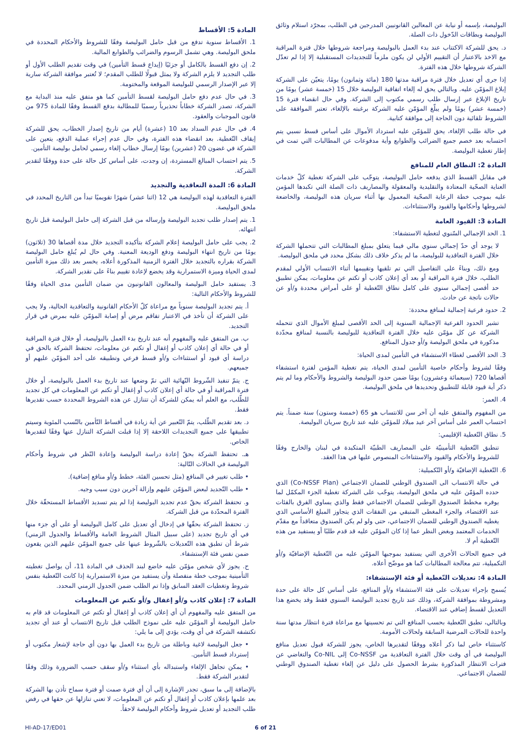البوليصة، بإسمه أو نيابة عن المعالين القانونيين المدرجين في الطلب، بمجرّد استلام وثائق البوليصة وبطاقات الدّخول ذات الصلة.
د. يحق للشركة الاكتتاب عند بدء العمل بالبوليصة ومراجعة شروطها خلال فترة المراقبة مع الاخذ بالاعتبار أن التقييم الأولي لن يكون ملزماً للتجديدات المستقبلية إلا إذا لم تعدّل الشركة شروطها خلال هذه الفترة.
إذا جرى أي تعديل خلال فترة مراقبة مدتها 180 (مائة وثمانون) يومًا، يتعيّن على الشركة إبلاغ المؤمّن عليه. وبالتالي يحق له إلغاء اتفاقية البوليصة خلال 15 (خمسة عشر) يومًا من تاريخ الإبلاغ عبر إرسال طلب رسمي مكتوب إلى الشركة. وفي حال انقضاء فترة 15 (خمسة عشر) يومًا ولم يبلّغ المؤمّن عليه الشركة برغبته بالإلغاء، تعتبر الموافقة على الشروط تلقائية دون الحاجة إلى موافقة كتابية.
في حالة طلب الإلغاء، يحق للمؤمّن عليه استرداد الأموال على أساس قسط نسبي يتم احتسابه بعد خصم جميع الضرائب والطوابع وأية مدفوعات عن المطالبات التي تمت في إطار تغطية البوليصة.
المادة 2: النطاق العام للمنافع
في مقابل القسط الذي يدفعه حامل البوليصة، يتوجّب على الشركة تغطية كلّ خدمات العناية الصحّية المعتادة والتقليدية والمعقولة والمصاريف ذات الصلة التي تكبدها المؤمن عليه بموجب خطة الرعاية الصحّية المعمول بها أثناء سريان هذه البوليصة، والخاضعة لشروطها وأحكامها والقيود والاستثناءات.
المادة 3: القيود العامة
1. الحد الإجمالي السّنوي لتغطية الاستشفاء:
لا يوجد أي حدّ إجمالي سنوي مالي فيما يتعلق بمبلغ المطالبات التي تتحملها الشركة خلال الفترة التعاقدية للبوليصة، ما لم يذكر خلاف ذلك بشكل محدد في ملحق البوليصة.
ومع ذلك، وبناءً على التفاصيل التي تم تلقيها وتقييمها أثناء الانتساب الأولي لمقدم الطلب، خلال فترة المراقبة أو بعد أي إعلان كاذب أو تكتم عن معلومات، يمكن تطبيق حد أقصى إجمالي سنوي على كامل نطاق التّغطية أو على أمراض محددة و/أو عن حالات ناتجة عن حادث.
2. حدود فرعية إجمالية لمنافع محددة:
تشير الحدود الفرعية الإجمالية السنوية إلى الحد الأقصى لمبلغ الأموال الذي تتحمله الشركة عن كل مؤمّن عليه خلال الفترة التعاقدية للبوليصة بالنسبة لمنافع محدّدة مذكورة في ملحق البوليصة و/أو جدول المنافع.
3. الحد الأقصى لغطاء الاستشفاء في التأمين لمدى الحياة:
وفقًا لشروط وأحكام خاصية التأمين لمدى الحياة، يتم تغطية المؤمن لفترة استشفاء أقصاها 720 (سبعمائة وعشرون) يومًا ضمن حدود البوليصة والشروط والأحكام وما لم يتم ذكر أية قيود قابلة للتطبيق وتحديدها في ملحق البوليصة.
4. العمر:
من المفهوم والمتفق عليه أن آخر سن للانتساب هو 65 (خمسة وستون) سنة ضمناً. يتم احتساب العمر على أساس آخر عيد ميلاد للمؤمّن عليه عند تاريخ سريان البوليصة.
5. نطاق التّغطية الإقليمي:
تنطبق التّغطية التأمينيّة على المصاريف الطبيّة المتكبدة في لبنان والخارج وفقًا للشروط والأحكام والقيود والاستثناءات المنصوص عليها في هذا العقد.
6. التّغطية الإضافيّة و/أو التّكميلية:
في حالة الانتساب الى الصندوق الوطني للضمان الاجتماعي (Co-NSSF Plan) الذي حدده المؤمّن عليه في ملحق البوليصة، يتوجّب على الشركة تغطية الجزء المكمّل لما يوفره مخطط الصندوق الوطني للضمان الاجتماعي فقط والذي يساوي الفرق بالفئات عند الاقتضاء، والجزء المغطى المتبقي من النفقات الذي يتجاوز المبلغ الأساسي الذي يغطيه الصندوق الوطني للضمان الاجتماعي، حتى ولو لم يكن الصندوق متعاقداً مع مقدّم الخدمات المعتمد وبغض النظر عما إذا كان المؤمّن عليه قد قدم طلبًا أو يستفيد من هذه التّغطية أم لا.
في جميع الحالات الأخرى التي يستفيد بموجبها المؤمّن عليه من التّغطية الإضافيّة و/أو التكميلية، تتم معالجة المطالبات كما هو موضّح أعلاه.
المادة 4: تعديلات التّغطية أو فئة الإستشفاء:
يُسمح بإجراء تعديلات على فئة الاستشفاء و/أو المنافع، على أساس كل حالة على حدة ومشروطة بموافقة الشركة، وذلك عند تاريخ تجديد البوليصة السنوي فقط وقد يخضع هذا التعديل لقسط إضافي عند الاقتضاء.
وبالتالي، تطبق التّغطية بحسب المنافع التي تم تحسينها مع مراعاة فترة انتظار مدتها سنة واحدة للحالات المرضية السابقة ولحالات الأمومة.
كاستثناء خاص لما ذكر أعلاه ووفقًا لتقديرها الخاص، يجوز للشركة قبول تعديل منافع البوليصة في أي وقت خلال الفترة التعاقدية من Co-NSSF إلى Co-NIL والتغاضي عن فترات الانتظار المذكورة بشرط الحصول على دليل عن إلغاء تغطية الصندوق الوطني للضمان الاجتماعي.
المادة 5: الأقساط
1. الأقساط سنوية تدفع من قبل حامل البوليصة وفقًا للشروط والأحكام المحددة في ملحق البوليصة. وهي تشمل الرسوم والضرائب والطوابع المالية.
2. إن دفع القسط بالكامل أو جزئيًا (إيداع قسط التأمين) في وقت تقديم الطلب الأول أو طلب التجديد لا يلزم الشركة ولا يمثل قبولًا للطلب المقدم؛ لا تُعتبر موافقة الشركة سارية إلا عبر الإصدار الرسمي للبوليصة الموقعة والمختومة.
3. في حال عدم دفع حامل البوليصة لقسط التأمين كما هو متفق عليه منذ البداية مع الشركة، تصدر الشركة خطاباً تحذيرياً رسميًا للمطالبة بدفع القسط وفقًا للمادة 975 من قانون الموجبات والعقود.
4. في حال عدم السداد بعد 10 (عشرة) أيام من تاريخ إصدار الخطاب، يحق للشركة إيقاف التّغطية. بعد انقضاء هذه الفترة، وفي حال عدم إجراء عملية الدفع، يتعين على الشركة في غضون 20 (عشرين) يومًا إرسال خطاب إلغاء رسمي لحامل بوليصة التأمين.
5. يتم احتساب المبالغ المستردة، إن وجدت، على أساس كل حالة على حدة ووفقًا لتقدير الشركة.
المادة 6: المدة التعاقدية والتجديد
الفترة التعاقدية لهذه البوليصة هي 12 (اثنا عشر) شهرًا تقويميًا تبدأ من التاريخ المحدد في ملحق البوليصة.
1. يتم إصدار طلب تجديد البوليصة وإرساله من قبل الشركة إلى حامل البوليصة قبل تاريخ انتهائه.
2. يجب على حامل البوليصة إعلام الشركة بتأكيده التجديد خلال مدة أقصاها 30 (ثلاثون) يومًا من تاريخ انتهاء البوليصة ودفع الوديعة المعنية. وفي حال لم يُبلغ حامل البوليصة الشركة بقراره بالتجديد خلال الفترة الزمنية المذكورة أعلاه، يخسر بعد ذلك ميزة التأمين لمدى الحياة وميزة الاستمرارية وقد يخضع لإعادة تقييم بناءً على تقدير الشركة.
3. يستفيد حامل البوليصة والمعالون القانونيون من ضمان التأمين مدى الحياة وفقًا للشروط والأحكام التالية:
أ. يتم تجديد البوليصة سنوياً مع مراعاة كلّ الأحكام القانونية والتعاقدية الحالية، ولا يجب على الشركة أن تأخذ في الاعتبار تفاقم مرض أو إصابة المؤمّن عليه بمرض في قرار التجديد.
ب. من المتفق عليه والمفهوم أنه عند تاريخ بدء العمل بالبوليصة، أو خلال فترة المراقبة أو في حالة أي إعلان كاذب أو إغفال أو تكتم عن معلومات، تحتفظ الشركة بالحق في دراسة أي قيود أو استثناءات و/أو قسط فرعي وتطبيقه على أحد المؤمّن عليهم أو جميعهم.
ج. يتمّ تنفيذ الشّروط النّهائية التي تمّ وضعها عند تاريخ بدء العمل بالبوليصة، أو خلال فترة المراقبة أو في حالة أي إعلان كاذب أو إغفال أو تكتم عن المعلومات في كل تجديد للطّلب، مع العلم أنه يمكن للشركة أن تتنازل عن هذه الشروط المحددة حسب تقديرها فقط.
د. بعد تقديم الطّلب، يتمّ التّعبير عن أية زيادة في أقساط التّأمين بالنّسب المئوية وسيتم تطبيقها على جميع التجديدات اللاحقة إلا إذا قبلت الشركة التنازل عنها وفقًا لتقديرها الخاص.
هـ. تحتفظ الشركة بحقّ إعادة دراسة البوليصة وإعادة النّظر في شروط وأحكام البوليصة في الحالات التّالية:
• طلب تغيير في المنافع (مثل تحسين الفئة، خطط و/أو منافع إضافية).
• طلب التّجديد لبعض المؤمّن عليهم وإزالة آخرين دون سبب وجيه.
و. تحتفظ الشركة بحقّ عدم تجديد البوليصة إذا لم يتم تسديد الأقساط المستحقّة خلال الفترة المحدّدة من قبل الشركة.
ز. تحتفظ الشركة بحقّها في إدخال أي تعديل على كامل البوليصة أو على أي جزء منها في أي تاريخ تجديد (على سبيل المثال الشروط العامة والأقساط والجدول الزمني) شرط أن تطبق هذه التّعديلات بالشّروط عينها على جميع المؤمّن عليهم الذين يقعون ضمن نفس فئة الإستشفاء.
ح. يجوز لأي شخص مؤمّن عليه خاضع لبند الحذف في المادة 11، أن يواصل تغطيته التأمينية بموجب خطة منفصلة وأن يستفيد من ميزة الاستمرارية إذا كانت التّغطية بنفس شروط وتغطيات العقد السابق وإذا تم الطلب ضمن الجدول الزمني المحدد.
المادة 7: إعلان كاذب و/أو إغفال و/أو تكتم عن المعلومات
من المتفق عليه والمفهوم أن أي إعلان كاذب أو إغفال أو تكتم عن المعلومات قد قام به حامل البوليصة أو المؤمّن عليه على نموذج الطلب قبل تاريخ الانتساب أو عند أي تجديد تكتشفه الشركة في أي وقت، يؤدي إلى ما يلي:
• جعل البوليصة لاغية وباطلة من تاريخ بدء العمل بها دون أي حاجة لإشعار مكتوب أو إسترداد قسط التأمين.
• يمكن تجاهل الإلغاء واستبداله بأي استثناء و/أو سقف حسب الضرورة وذلك وفقًا لتقدير الشركة فقط.
بالإضافة إلى ما سبق، تجدر الإشارة إلى أن أي فترة صمت أو فترة سماح تأذن بها الشركة بعد علمها بإعلان كاذب أو إغفال أو تكتم عن المعلومات، لا تعني تنازلها عن حقها في رفض طلب التجديد أو تعديل شروط وأحكام البوليصة لاحقاً.
HI-AD-17/ED01 6 of 21